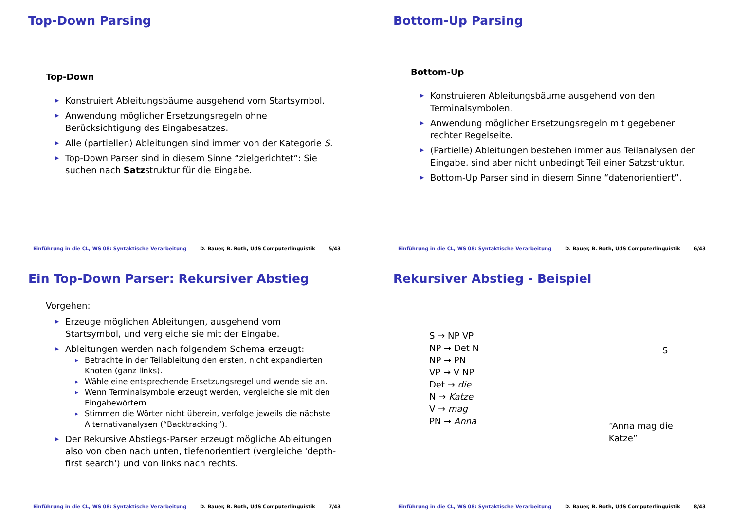Top-Down Parsing
Top-Down
Konstruiert Ableitungsbäume ausgehend vom Startsymbol.
Anwendung möglicher Ersetzungsregeln ohne Berücksichtigung des Eingabesatzes.
Alle (partiellen) Ableitungen sind immer von der Kategorie S.
Top-Down Parser sind in diesem Sinne “zielgerichtet”: Sie suchen nach Satzstruktur für die Eingabe.
Einführung in die CL, WS 08: Syntaktische Verarbeitung D. Bauer, B. Roth, UdS Computerlinguistik 5/43
Bottom-Up Parsing
Bottom-Up
Konstruieren Ableitungsbäume ausgehend von den Terminalsymbolen.
Anwendung möglicher Ersetzungsregeln mit gegebener rechter Regelseite.
(Partielle) Ableitungen bestehen immer aus Teilanalysen der Eingabe, sind aber nicht unbedingt Teil einer Satzstruktur.
Bottom-Up Parser sind in diesem Sinne “datenorientiert”.
Einführung in die CL, WS 08: Syntaktische Verarbeitung D. Bauer, B. Roth, UdS Computerlinguistik 6/43
Ein Top-Down Parser: Rekursiver Abstieg
Vorgehen:
Erzeuge möglichen Ableitungen, ausgehend vom Startsymbol, und vergleiche sie mit der Eingabe.
Ableitungen werden nach folgendem Schema erzeugt:
Betrachte in der Teilableitung den ersten, nicht expandierten Knoten (ganz links).
Wähle eine entsprechende Ersetzungsregel und wende sie an.
Wenn Terminalsymbole erzeugt werden, vergleiche sie mit den Eingabewörtern.
Stimmen die Wörter nicht überein, verfolge jeweils die nächste Alternativanalysen (“Backtracking”).
Der Rekursive Abstiegs-Parser erzeugt mögliche Ableitungen also von oben nach unten, tiefenorientiert (vergleiche 'depth-first search') und von links nach rechts.
Einführung in die CL, WS 08: Syntaktische Verarbeitung D. Bauer, B. Roth, UdS Computerlinguistik 7/43
Rekursiver Abstieg - Beispiel
S → NP VP
NP → Det N
NP → PN
VP → V NP
Det → die
N → Katze
V → mag
PN → Anna
S
“Anna mag die Katze”
Einführung in die CL, WS 08: Syntaktische Verarbeitung D. Bauer, B. Roth, UdS Computerlinguistik 8/43